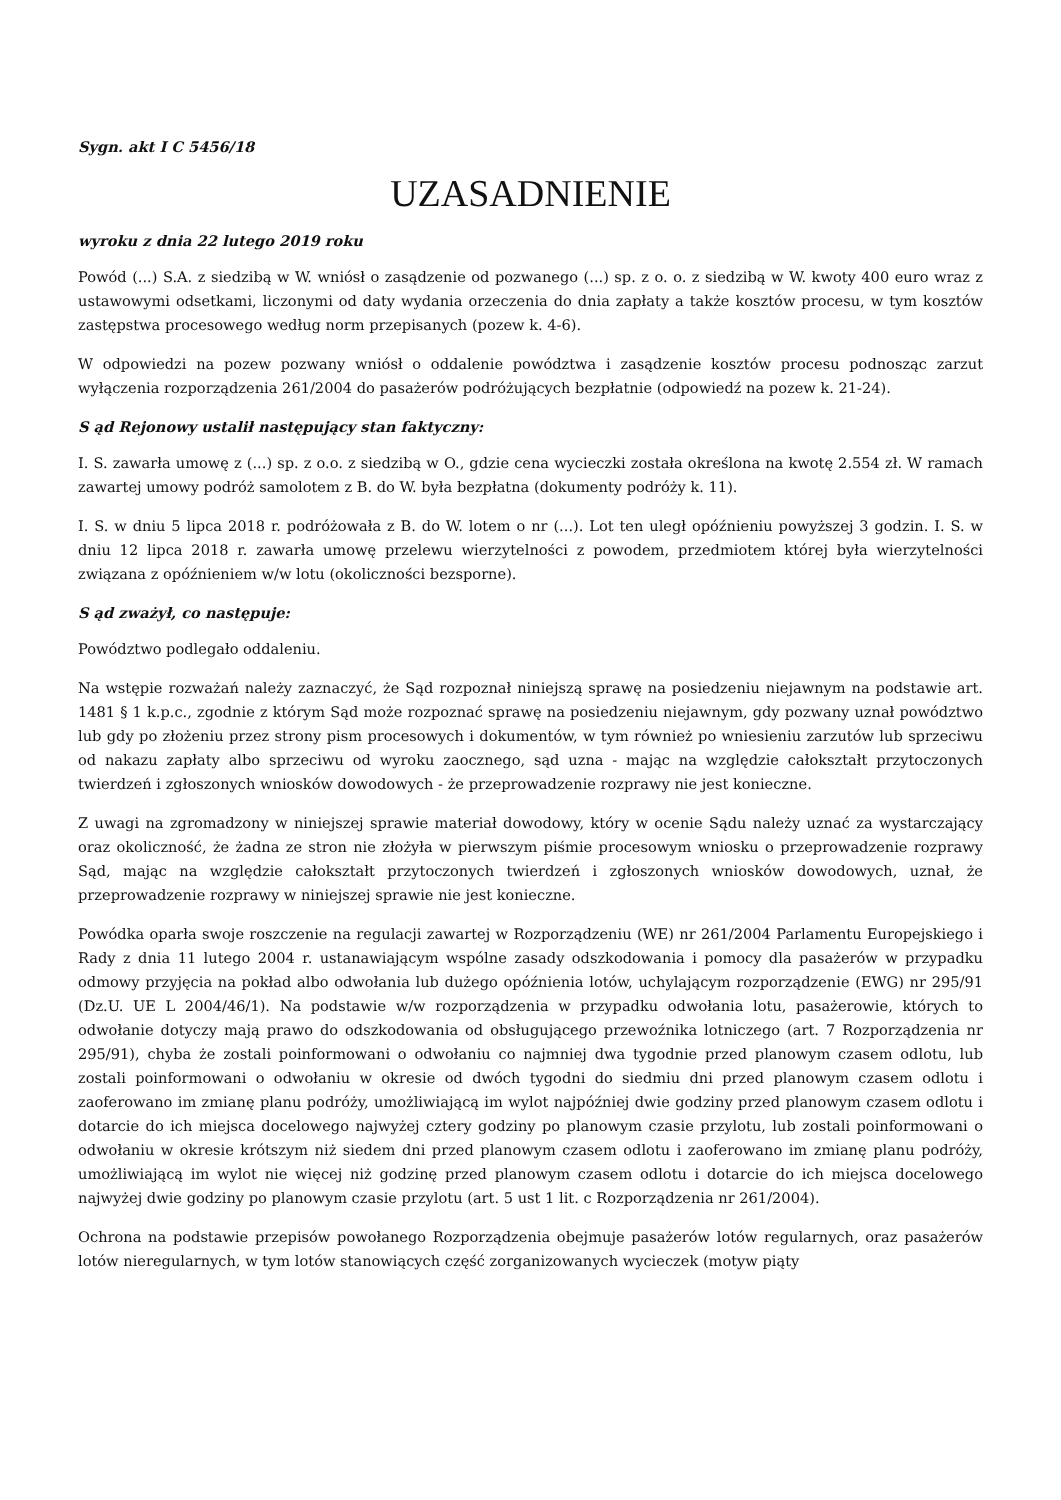Sygn. akt I C 5456/18
UZASADNIENIE
wyroku z dnia 22 lutego 2019 roku
Powód (...) S.A. z siedzibą w W. wniósł o zasądzenie od pozwanego (...) sp. z o. o. z siedzibą w W. kwoty 400 euro wraz z ustawowymi odsetkami, liczonymi od daty wydania orzeczenia do dnia zapłaty a także kosztów procesu, w tym kosztów zastępstwa procesowego według norm przepisanych (pozew k. 4-6).
W odpowiedzi na pozew pozwany wniósł o oddalenie powództwa i zasądzenie kosztów procesu podnosząc zarzut wyłączenia rozporządzenia 261/2004 do pasażerów podróżujących bezpłatnie (odpowiedź na pozew k. 21-24).
S ąd Rejonowy ustalił następujący stan faktyczny:
I. S. zawarła umowę z (...) sp. z o.o. z siedzibą w O., gdzie cena wycieczki została określona na kwotę 2.554 zł. W ramach zawartej umowy podróż samolotem z B. do W. była bezpłatna (dokumenty podróży k. 11).
I. S. w dniu 5 lipca 2018 r. podróżowała z B. do W. lotem o nr (...). Lot ten uległ opóźnieniu powyższej 3 godzin. I. S. w dniu 12 lipca 2018 r. zawarła umowę przelewu wierzytelności z powodem, przedmiotem której była wierzytelności związana z opóźnieniem w/w lotu (okoliczności bezsporne).
S ąd zważył, co następuje:
Powództwo podlegało oddaleniu.
Na wstępie rozważań należy zaznaczyć, że Sąd rozpoznał niniejszą sprawę na posiedzeniu niejawnym na podstawie art. 1481 § 1 k.p.c., zgodnie z którym Sąd może rozpoznać sprawę na posiedzeniu niejawnym, gdy pozwany uznał powództwo lub gdy po złożeniu przez strony pism procesowych i dokumentów, w tym również po wniesieniu zarzutów lub sprzeciwu od nakazu zapłaty albo sprzeciwu od wyroku zaocznego, sąd uzna - mając na względzie całokształt przytoczonych twierdzeń i zgłoszonych wniosków dowodowych - że przeprowadzenie rozprawy nie jest konieczne.
Z uwagi na zgromadzony w niniejszej sprawie materiał dowodowy, który w ocenie Sądu należy uznać za wystarczający oraz okoliczność, że żadna ze stron nie złożyła w pierwszym piśmie procesowym wniosku o przeprowadzenie rozprawy Sąd, mając na względzie całokształt przytoczonych twierdzeń i zgłoszonych wniosków dowodowych, uznał, że przeprowadzenie rozprawy w niniejszej sprawie nie jest konieczne.
Powódka oparła swoje roszczenie na regulacji zawartej w Rozporządzeniu (WE) nr 261/2004 Parlamentu Europejskiego i Rady z dnia 11 lutego 2004 r. ustanawiającym wspólne zasady odszkodowania i pomocy dla pasażerów w przypadku odmowy przyjęcia na pokład albo odwołania lub dużego opóźnienia lotów, uchylającym rozporządzenie (EWG) nr 295/91 (Dz.U. UE L 2004/46/1). Na podstawie w/w rozporządzenia w przypadku odwołania lotu, pasażerowie, których to odwołanie dotyczy mają prawo do odszkodowania od obsługującego przewoźnika lotniczego (art. 7 Rozporządzenia nr 295/91), chyba że zostali poinformowani o odwołaniu co najmniej dwa tygodnie przed planowym czasem odlotu, lub zostali poinformowani o odwołaniu w okresie od dwóch tygodni do siedmiu dni przed planowym czasem odlotu i zaoferowano im zmianę planu podróży, umożliwiającą im wylot najpóźniej dwie godziny przed planowym czasem odlotu i dotarcie do ich miejsca docelowego najwyżej cztery godziny po planowym czasie przylotu, lub zostali poinformowani o odwołaniu w okresie krótszym niż siedem dni przed planowym czasem odlotu i zaoferowano im zmianę planu podróży, umożliwiającą im wylot nie więcej niż godzinę przed planowym czasem odlotu i dotarcie do ich miejsca docelowego najwyżej dwie godziny po planowym czasie przylotu (art. 5 ust 1 lit. c Rozporządzenia nr 261/2004).
Ochrona na podstawie przepisów powołanego Rozporządzenia obejmuje pasażerów lotów regularnych, oraz pasażerów lotów nieregularnych, w tym lotów stanowiących część zorganizowanych wycieczek (motyw piąty